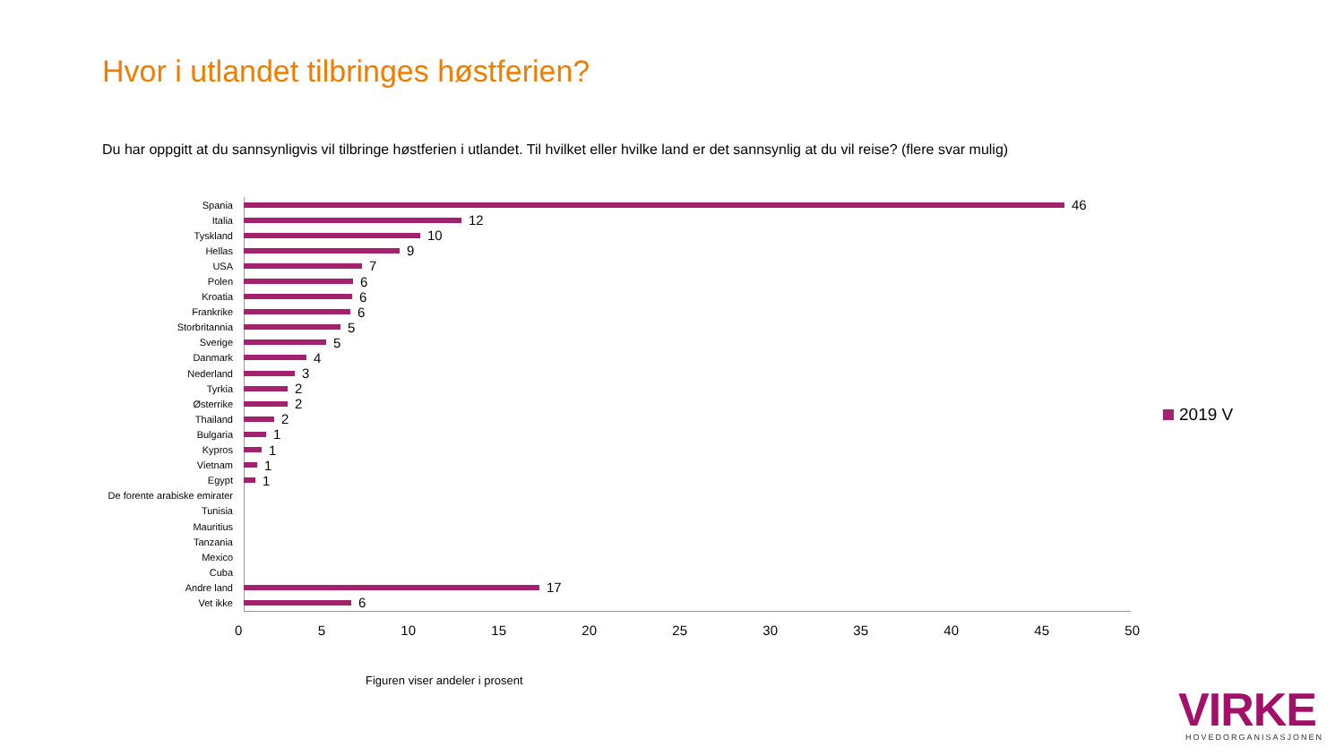Hvor i utlandet tilbringes høstferien?
Du har oppgitt at du sannsynligvis vil tilbringe høstferien i utlandet. Til hvilket eller hvilke land er det sannsynlig at du vil reise? (flere svar mulig)
Spania
46
Italia
12
Tyskland
10
Hellas
9
USA
7
Polen
6
Kroatia
6
Frankrike
6
Storbritannia
5
Sverige
5
Danmark
4
Nederland
3
Tyrkia
2
Østerrike
2
Thailand
2
Bulgaria
1
Kypros
1
Vietnam
1
Egypt
1
De forente arabiske emirater
Tunisia
Mauritius
Tanzania
Mexico
Cuba
Andre land
17
Vet ikke
6
0 5 10 15 20 25 30 35 40 45 50
2019 V
Figuren viser andeler i prosent
VIRKE
HOVEDORGANISASJONEN